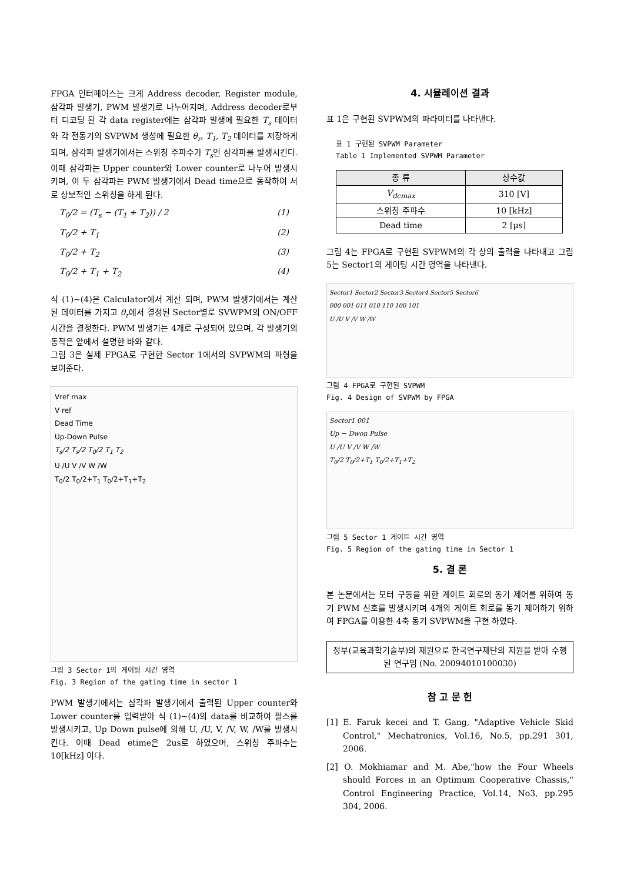FPGA 인터페이스는 크게 Address decoder, Register module, 삼각파 발생기, PWM 발생기로 나누어지며, Address decoder로부터 디코딩 된 각 data register에는 삼각파 발생에 필요한 T<sub>s</sub> 데이터와 각 전동기의 SVPWM 생성에 필요한 θ<sub>r</sub>, T<sub>1</sub>, T<sub>2</sub> 데이터를 저장하게 되며, 삼각파 발생기에서는 스위칭 주파수가 T<sub>s</sub>인 삼각파를 발생시킨다. 이때 삼각파는 Upper counter와 Lower counter로 나누어 발생시키며, 이 두 삼각파는 PWM 발생기에서 Dead time으로 동작하여 서로 상보적인 스위칭을 하게 된다.
T<sub>0</sub>/2 = (T<sub>s</sub> − (T<sub>1</sub> + T<sub>2</sub>)) / 2 (1)
T<sub>0</sub>/2 + T<sub>1</sub> (2)
T<sub>0</sub>/2 + T<sub>2</sub> (3)
T<sub>0</sub>/2 + T<sub>1</sub> + T<sub>2</sub> (4)
식 (1)~(4)은 Calculator에서 계산 되며, PWM 발생기에서는 계산된 데이터를 가지고 θ<sub>r</sub>에서 결정된 Sector별로 SVWPM의 ON/OFF 시간을 결정한다. PWM 발생기는 4개로 구성되어 있으며, 각 발생기의 동작은 앞에서 설명한 바와 같다.
그림 3은 실제 FPGA로 구현한 Sector 1에서의 SVPWM의 파형을 보여준다.
Vref max
V ref
Dead Time
Up-Down Pulse
T<sub>s</sub>/2 T<sub>s</sub>/2 T<sub>0</sub>/2 T<sub>1</sub> T<sub>2</sub>
U /U V /V W /W
T<sub>0</sub>/2 T<sub>0</sub>/2+T<sub>1</sub> T<sub>0</sub>/2+T<sub>1</sub>+T<sub>2</sub>
그림 3 Sector 1의 게이팅 시간 영역
Fig. 3 Region of the gating time in sector 1
PWM 발생기에서는 삼각파 발생기에서 출력된 Upper counter와 Lower counter를 입력받아 식 (1)~(4)의 data를 비교하여 펄스를 발생시키고, Up Down pulse에 의해 U, /U, V, /V, W, /W를 발생시킨다. 이때 Dead etime은 2us로 하였으며, 스위칭 주파수는 10[kHz] 이다.
4. 시뮬레이션 결과
표 1은 구현된 SVPWM의 파라미터를 나타낸다.
표 1 구현된 SVPWM Parameter
Table 1 Implemented SVPWM Parameter
| 종 류 | 상수값 |
| --- | --- |
| V<sub>dcmax</sub> | 310 [V] |
| 스위칭 주파수 | 10 [kHz] |
| Dead time | 2 [μs] |
그림 4는 FPGA로 구현된 SVPWM의 각 상의 출력을 나타내고 그림 5는 Sector1의 게이팅 시간 영역을 나타낸다.
Sector1 Sector2 Sector3 Sector4 Sector5 Sector6
000 001 011 010 110 100 101
U /U V /V W /W
그림 4 FPGA로 구현된 SVPWM
Fig. 4 Design of SVPWM by FPGA
Sector1 001
Up − Dwon Pulse
U /U V /V W /W
T<sub>0</sub>/2 T<sub>0</sub>/2+T<sub>1</sub> T<sub>0</sub>/2+T<sub>1</sub>+T<sub>2</sub>
그림 5 Sector 1 게이트 시간 영역
Fig. 5 Region of the gating time in Sector 1
5. 결 론
본 논문에서는 모터 구동을 위한 게이트 회로의 동기 제어를 위하여 동기 PWM 신호를 발생시키며 4개의 게이트 회로를 동기 제어하기 위하여 FPGA를 이용한 4축 동기 SVPWM을 구현 하였다.
정부(교육과학기술부)의 재원으로 한국연구재단의 지원을 받아 수행된 연구임 (No. 20094010100030)
참 고 문 헌
[1] E. Faruk kecei and T. Gang, "Adaptive Vehicle Skid Control," Mechatronics, Vol.16, No.5, pp.291 301, 2006.
[2] O. Mokhiamar and M. Abe,"how the Four Wheels should Forces in an Optimum Cooperative Chassis," Control Engineering Practice, Vol.14, No3, pp.295 304, 2006.